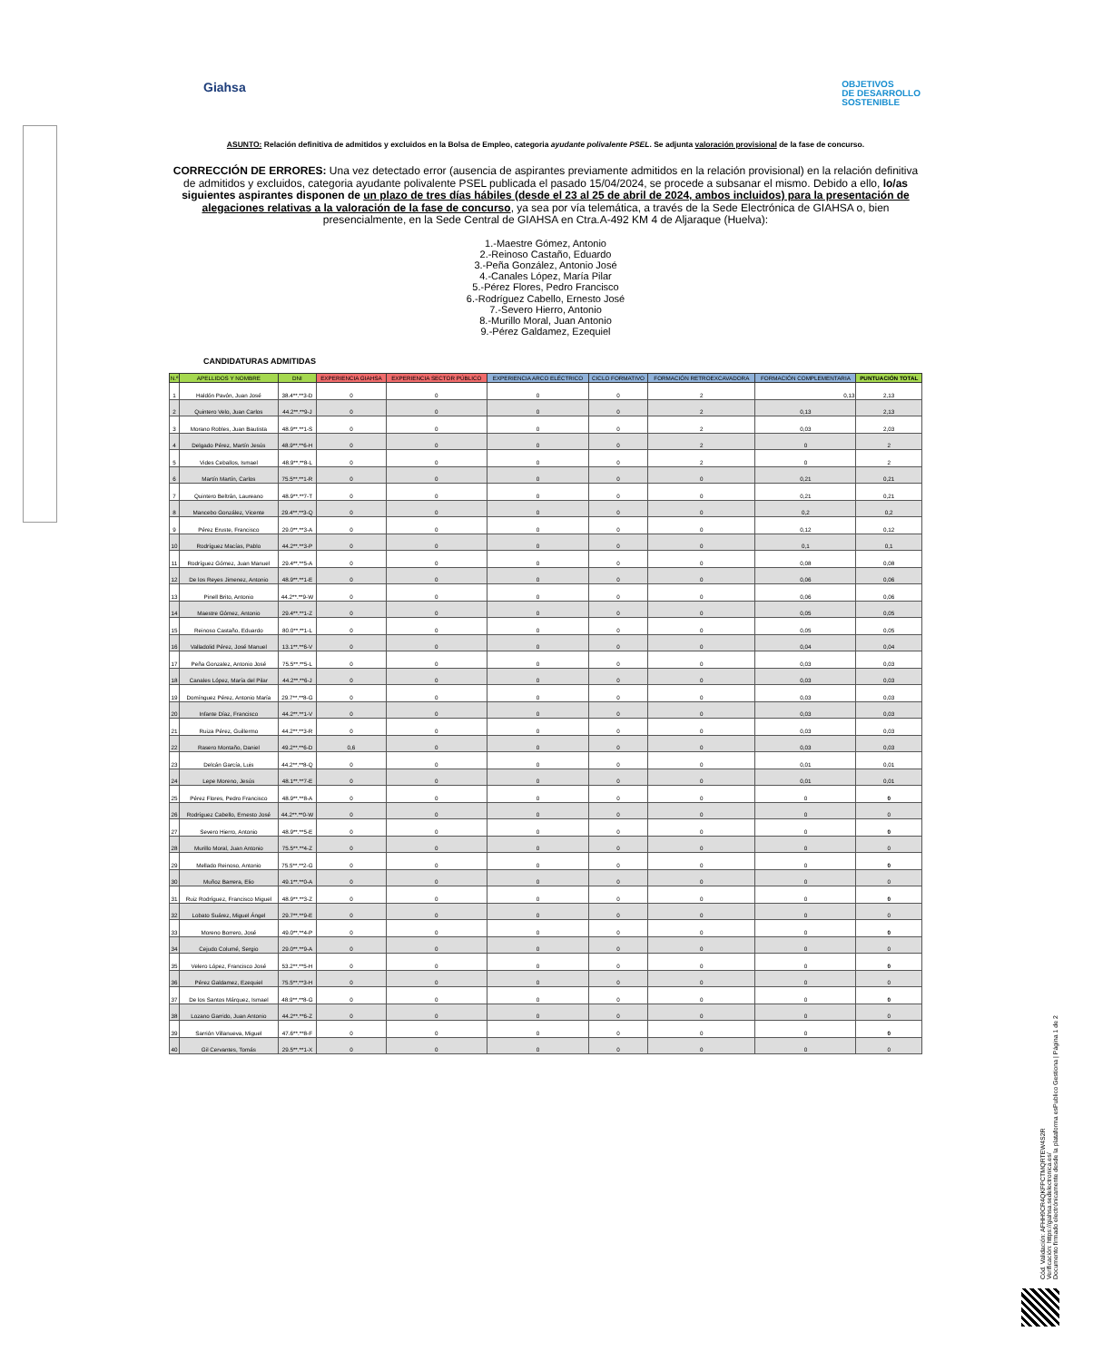Giahsa
OBJETIVOS
DE DESARROLLO
SOSTENIBLE
ASUNTO: Relación definitiva de admitidos y excluidos en la Bolsa de Empleo, categoria ayudante polivalente PSEL. Se adjunta valoración provisional de la fase de concurso.
CORRECCIÓN DE ERRORES: Una vez detectado error (ausencia de aspirantes previamente admitidos en la relación provisional) en la relación definitiva de admitidos y excluidos, categoria ayudante polivalente PSEL publicada el pasado 15/04/2024, se procede a subsanar el mismo. Debido a ello, lo/as siguientes aspirantes disponen de un plazo de tres días hábiles (desde el 23 al 25 de abril de 2024, ambos incluidos) para la presentación de alegaciones relativas a la valoración de la fase de concurso, ya sea por vía telemática, a través de la Sede Electrónica de GIAHSA o, bien presencialmente, en la Sede Central de GIAHSA en Ctra.A-492 KM 4 de Aljaraque (Huelva):
1.-Maestre Gómez, Antonio
2.-Reinoso Castaño, Eduardo
3.-Peña González, Antonio José
4.-Canales López, María Pilar
5.-Pérez Flores, Pedro Francisco
6.-Rodríguez Cabello, Ernesto José
7.-Severo Hierro, Antonio
8.-Murillo Moral, Juan Antonio
9.-Pérez Galdamez, Ezequiel
CANDIDATURAS ADMITIDAS
| N.º | APELLIDOS Y NOMBRE | DNI | EXPERIENCIA GIAHSA | EXPERIENCIA SECTOR PÚBLICO | EXPERIENCIA ARCO ELÉCTRICO | CICLO FORMATIVO | FORMACIÓN RETROEXCAVADORA | FORMACIÓN COMPLEMENTARIA | PUNTUACIÓN TOTAL |
| --- | --- | --- | --- | --- | --- | --- | --- | --- | --- |
| 1 | Haldón Pavón, Juan José | 38.4**.**3-D | 0 | 0 | 0 | 0 | 2 | 0,13 | 2,13 |
| 2 | Quintero Velo, Juan Carlos | 44.2**.**9-J | 0 | 0 | 0 | 0 | 2 | 0,13 | 2,13 |
| 3 | Morano Robles, Juan Bautista | 48.9**.**1-S | 0 | 0 | 0 | 0 | 2 | 0,03 | 2,03 |
| 4 | Delgado Pérez, Martín Jesús | 48.9**.**6-H | 0 | 0 | 0 | 0 | 2 | 0 | 2 |
| 5 | Vides Ceballos, Ismael | 48.9**.**8-L | 0 | 0 | 0 | 0 | 2 | 0 | 2 |
| 6 | Martín Martín, Carlos | 75.5**.**1-R | 0 | 0 | 0 | 0 | 0 | 0,21 | 0,21 |
| 7 | Quintero Beltrán, Laureano | 48.9**.**7-T | 0 | 0 | 0 | 0 | 0 | 0,21 | 0,21 |
| 8 | Mancebo González, Vicente | 29.4**.**3-Q | 0 | 0 | 0 | 0 | 0 | 0,2 | 0,2 |
| 9 | Pérez Eruste, Francisco | 29.0**.**3-A | 0 | 0 | 0 | 0 | 0 | 0,12 | 0,12 |
| 10 | Rodríguez Macías, Pablo | 44.2**.**3-P | 0 | 0 | 0 | 0 | 0 | 0,1 | 0,1 |
| 11 | Rodríguez Gómez, Juan Manuel | 29.4**.**5-A | 0 | 0 | 0 | 0 | 0 | 0,08 | 0,08 |
| 12 | De los Reyes Jimenez, Antonio | 48.9**.**1-E | 0 | 0 | 0 | 0 | 0 | 0,06 | 0,06 |
| 13 | Pinell Brito, Antonio | 44.2**.**9-W | 0 | 0 | 0 | 0 | 0 | 0,06 | 0,06 |
| 14 | Maestre Gómez, Antonio | 29.4**.**1-Z | 0 | 0 | 0 | 0 | 0 | 0,05 | 0,05 |
| 15 | Reinoso Castaño, Eduardo | 80.0**.**1-L | 0 | 0 | 0 | 0 | 0 | 0,05 | 0,05 |
| 16 | Valladolid Pérez, José Manuel | 13.1**.**6-V | 0 | 0 | 0 | 0 | 0 | 0,04 | 0,04 |
| 17 | Peña Gonzalez, Antonio José | 75.5**.**5-L | 0 | 0 | 0 | 0 | 0 | 0,03 | 0,03 |
| 18 | Canales López, María del Pilar | 44.2**.**6-J | 0 | 0 | 0 | 0 | 0 | 0,03 | 0,03 |
| 19 | Domínguez Pérez, Antonio María | 29.7**.**8-G | 0 | 0 | 0 | 0 | 0 | 0,03 | 0,03 |
| 20 | Infante Díaz, Francisco | 44.2**.**1-V | 0 | 0 | 0 | 0 | 0 | 0,03 | 0,03 |
| 21 | Ruiza Pérez, Guillermo | 44.2**.**3-R | 0 | 0 | 0 | 0 | 0 | 0,03 | 0,03 |
| 22 | Rasero Montaño, Daniel | 49.2**.**6-D | 0,6 | 0 | 0 | 0 | 0 | 0,03 | 0,03 |
| 23 | Delcán García, Luis | 44.2**.**8-Q | 0 | 0 | 0 | 0 | 0 | 0,01 | 0,01 |
| 24 | Lepe Moreno, Jesús | 48.1**.**7-E | 0 | 0 | 0 | 0 | 0 | 0,01 | 0,01 |
| 25 | Pérez Flores, Pedro Francisco | 48.9**.**8-A | 0 | 0 | 0 | 0 | 0 | 0 | 0 |
| 26 | Rodríguez Cabello, Ernesto José | 44.2**.**0-W | 0 | 0 | 0 | 0 | 0 | 0 | 0 |
| 27 | Severo Hierro, Antonio | 48.9**.**5-E | 0 | 0 | 0 | 0 | 0 | 0 | 0 |
| 28 | Murillo Moral, Juan Antonio | 75.5**.**4-Z | 0 | 0 | 0 | 0 | 0 | 0 | 0 |
| 29 | Mellado Reinoso, Antonio | 75.5**.**2-G | 0 | 0 | 0 | 0 | 0 | 0 | 0 |
| 30 | Muñoz Barrera, Elio | 49.1**.**0-A | 0 | 0 | 0 | 0 | 0 | 0 | 0 |
| 31 | Ruiz Rodríguez, Francisco Miguel | 48.9**.**3-Z | 0 | 0 | 0 | 0 | 0 | 0 | 0 |
| 32 | Lobato Suárez, Miguel Ángel | 29.7**.**9-E | 0 | 0 | 0 | 0 | 0 | 0 | 0 |
| 33 | Moreno Borrero, José | 49.0**.**4-P | 0 | 0 | 0 | 0 | 0 | 0 | 0 |
| 34 | Cejudo Columé, Sergio | 29.0**.**9-A | 0 | 0 | 0 | 0 | 0 | 0 | 0 |
| 35 | Velero López, Francisco José | 53.2**.**5-H | 0 | 0 | 0 | 0 | 0 | 0 | 0 |
| 36 | Pérez Galdamez, Ezequiel | 75.5**.**3-H | 0 | 0 | 0 | 0 | 0 | 0 | 0 |
| 37 | De los Santos Márquez, Ismael | 48.9**.**8-G | 0 | 0 | 0 | 0 | 0 | 0 | 0 |
| 38 | Lozano Garrido, Juan Antonio | 44.2**.**6-Z | 0 | 0 | 0 | 0 | 0 | 0 | 0 |
| 39 | Sarrión Villanueva, Miguel | 47.6**.**8-F | 0 | 0 | 0 | 0 | 0 | 0 | 0 |
| 40 | Gil Cervantes, Tomás | 29.5**.**1-X | 0 | 0 | 0 | 0 | 0 | 0 | 0 |
Cód. Validación: AFHH9CR4QKFPCTMQRTEW4S2R
Verificación: https://giahsa.sedelectronica.es/
Documento firmado electrónicamente desde la plataforma esPublico Gestiona | Página 1 de 2